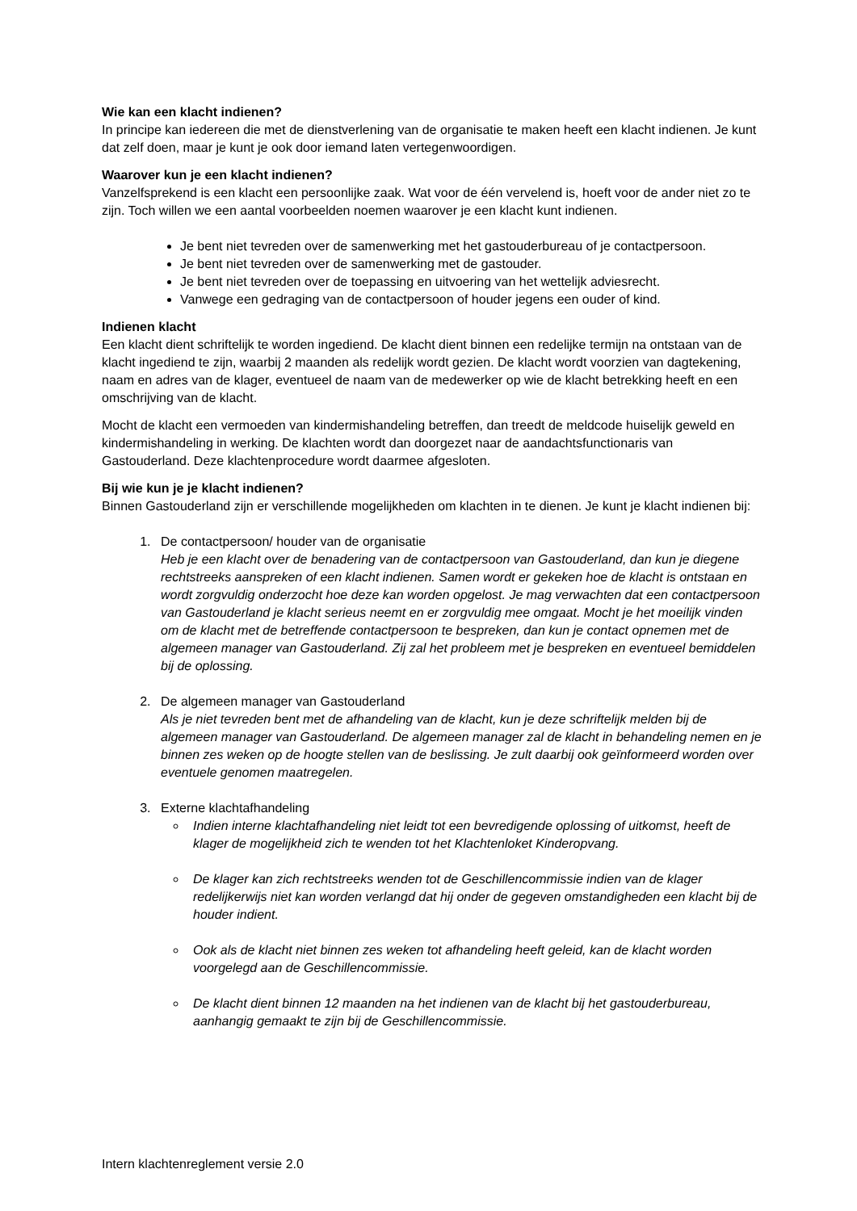Wie kan een klacht indienen?
In principe kan iedereen die met de dienstverlening van de organisatie te maken heeft een klacht indienen. Je kunt dat zelf doen, maar je kunt je ook door iemand laten vertegenwoordigen.
Waarover kun je een klacht indienen?
Vanzelfsprekend is een klacht een persoonlijke zaak. Wat voor de één vervelend is, hoeft voor de ander niet zo te zijn. Toch willen we een aantal voorbeelden noemen waarover je een klacht kunt indienen.
Je bent niet tevreden over de samenwerking met het gastouderbureau of je contactpersoon.
Je bent niet tevreden over de samenwerking met de gastouder.
Je bent niet tevreden over de toepassing en uitvoering van het wettelijk adviesrecht.
Vanwege een gedraging van de contactpersoon of houder jegens een ouder of kind.
Indienen klacht
Een klacht dient schriftelijk te worden ingediend. De klacht dient binnen een redelijke termijn na ontstaan van de klacht ingediend te zijn, waarbij 2 maanden als redelijk wordt gezien. De klacht wordt voorzien van dagtekening, naam en adres van de klager, eventueel de naam van de medewerker op wie de klacht betrekking heeft en een omschrijving van de klacht.
Mocht de klacht een vermoeden van kindermishandeling betreffen, dan treedt de meldcode huiselijk geweld en kindermishandeling in werking. De klachten wordt dan doorgezet naar de aandachtsfunctionaris van Gastouderland. Deze klachtenprocedure wordt daarmee afgesloten.
Bij wie kun je je klacht indienen?
Binnen Gastouderland zijn er verschillende mogelijkheden om klachten in te dienen. Je kunt je klacht indienen bij:
1. De contactpersoon/ houder van de organisatie
Heb je een klacht over de benadering van de contactpersoon van Gastouderland, dan kun je diegene rechtstreeks aanspreken of een klacht indienen. Samen wordt er gekeken hoe de klacht is ontstaan en wordt zorgvuldig onderzocht hoe deze kan worden opgelost. Je mag verwachten dat een contactpersoon van Gastouderland je klacht serieus neemt en er zorgvuldig mee omgaat. Mocht je het moeilijk vinden om de klacht met de betreffende contactpersoon te bespreken, dan kun je contact opnemen met de algemeen manager van Gastouderland. Zij zal het probleem met je bespreken en eventueel bemiddelen bij de oplossing.
2. De algemeen manager van Gastouderland
Als je niet tevreden bent met de afhandeling van de klacht, kun je deze schriftelijk melden bij de algemeen manager van Gastouderland. De algemeen manager zal de klacht in behandeling nemen en je binnen zes weken op de hoogte stellen van de beslissing. Je zult daarbij ook geïnformeerd worden over eventuele genomen maatregelen.
3. Externe klachtafhandeling
Indien interne klachtafhandeling niet leidt tot een bevredigende oplossing of uitkomst, heeft de klager de mogelijkheid zich te wenden tot het Klachtenloket Kinderopvang.
De klager kan zich rechtstreeks wenden tot de Geschillencommissie indien van de klager redelijkerwijs niet kan worden verlangd dat hij onder de gegeven omstandigheden een klacht bij de houder indient.
Ook als de klacht niet binnen zes weken tot afhandeling heeft geleid, kan de klacht worden voorgelegd aan de Geschillencommissie.
De klacht dient binnen 12 maanden na het indienen van de klacht bij het gastouderbureau, aanhangig gemaakt te zijn bij de Geschillencommissie.
Intern klachtenreglement versie 2.0